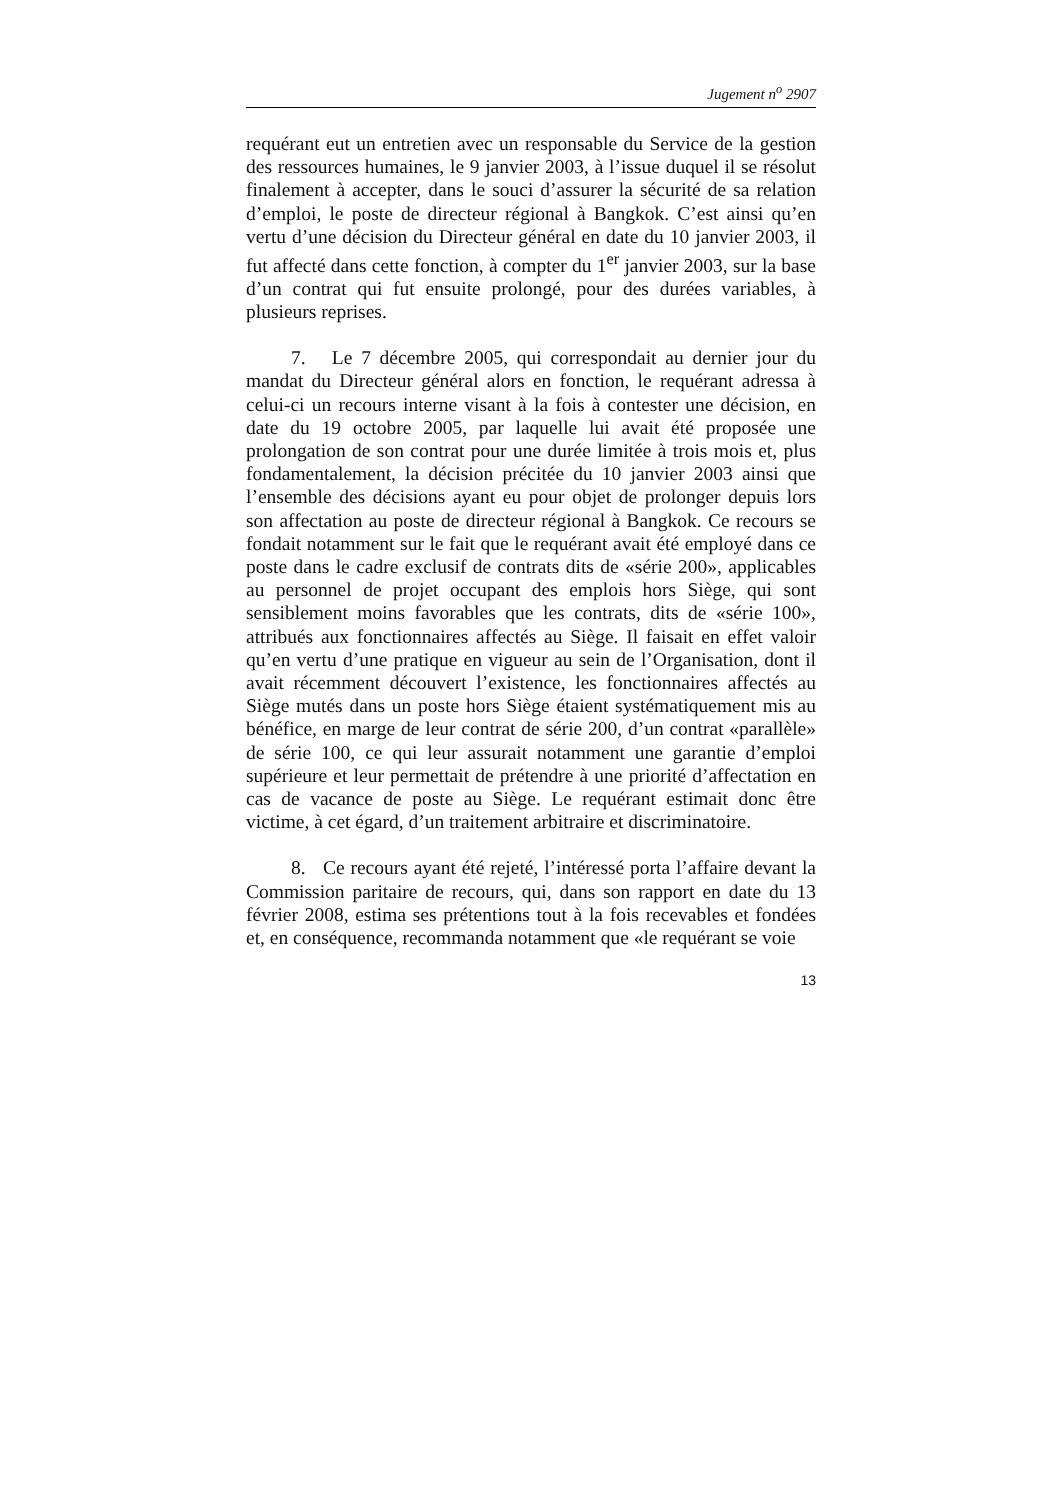Jugement n<sup>o</sup> 2907
requérant eut un entretien avec un responsable du Service de la gestion des ressources humaines, le 9 janvier 2003, à l’issue duquel il se résolut finalement à accepter, dans le souci d’assurer la sécurité de sa relation d’emploi, le poste de directeur régional à Bangkok. C’est ainsi qu’en vertu d’une décision du Directeur général en date du 10 janvier 2003, il fut affecté dans cette fonction, à compter du 1<sup>er</sup> janvier 2003, sur la base d’un contrat qui fut ensuite prolongé, pour des durées variables, à plusieurs reprises.
7. Le 7 décembre 2005, qui correspondait au dernier jour du mandat du Directeur général alors en fonction, le requérant adressa à celui-ci un recours interne visant à la fois à contester une décision, en date du 19 octobre 2005, par laquelle lui avait été proposée une prolongation de son contrat pour une durée limitée à trois mois et, plus fondamentalement, la décision précitée du 10 janvier 2003 ainsi que l’ensemble des décisions ayant eu pour objet de prolonger depuis lors son affectation au poste de directeur régional à Bangkok. Ce recours se fondait notamment sur le fait que le requérant avait été employé dans ce poste dans le cadre exclusif de contrats dits de «série 200», applicables au personnel de projet occupant des emplois hors Siège, qui sont sensiblement moins favorables que les contrats, dits de «série 100», attribués aux fonctionnaires affectés au Siège. Il faisait en effet valoir qu’en vertu d’une pratique en vigueur au sein de l’Organisation, dont il avait récemment découvert l’existence, les fonctionnaires affectés au Siège mutés dans un poste hors Siège étaient systématiquement mis au bénéfice, en marge de leur contrat de série 200, d’un contrat «parallèle» de série 100, ce qui leur assurait notamment une garantie d’emploi supérieure et leur permettait de prétendre à une priorité d’affectation en cas de vacance de poste au Siège. Le requérant estimait donc être victime, à cet égard, d’un traitement arbitraire et discriminatoire.
8. Ce recours ayant été rejeté, l’intéressé porta l’affaire devant la Commission paritaire de recours, qui, dans son rapport en date du 13 février 2008, estima ses prétentions tout à la fois recevables et fondées et, en conséquence, recommanda notamment que «le requérant se voie
13